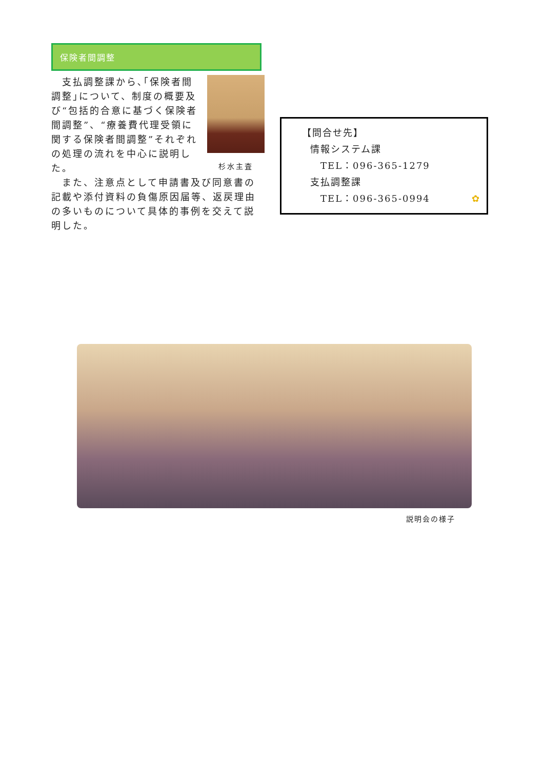保険者間調整
杉水主査
　支払調整課から､｢保険者間調整｣について、制度の概要及び“包括的合意に基づく保険者間調整”、“療養費代理受領に関する保険者間調整”それぞれの処理の流れを中心に説明した。
　また、注意点として申請書及び同意書の記載や添付資料の負傷原因届等、返戻理由の多いものについて具体的事例を交えて説明した。
【問合せ先】
情報システム課
TEL：096-365-1279
支払調整課
TEL：096-365-0994 ✿
説明会の様子